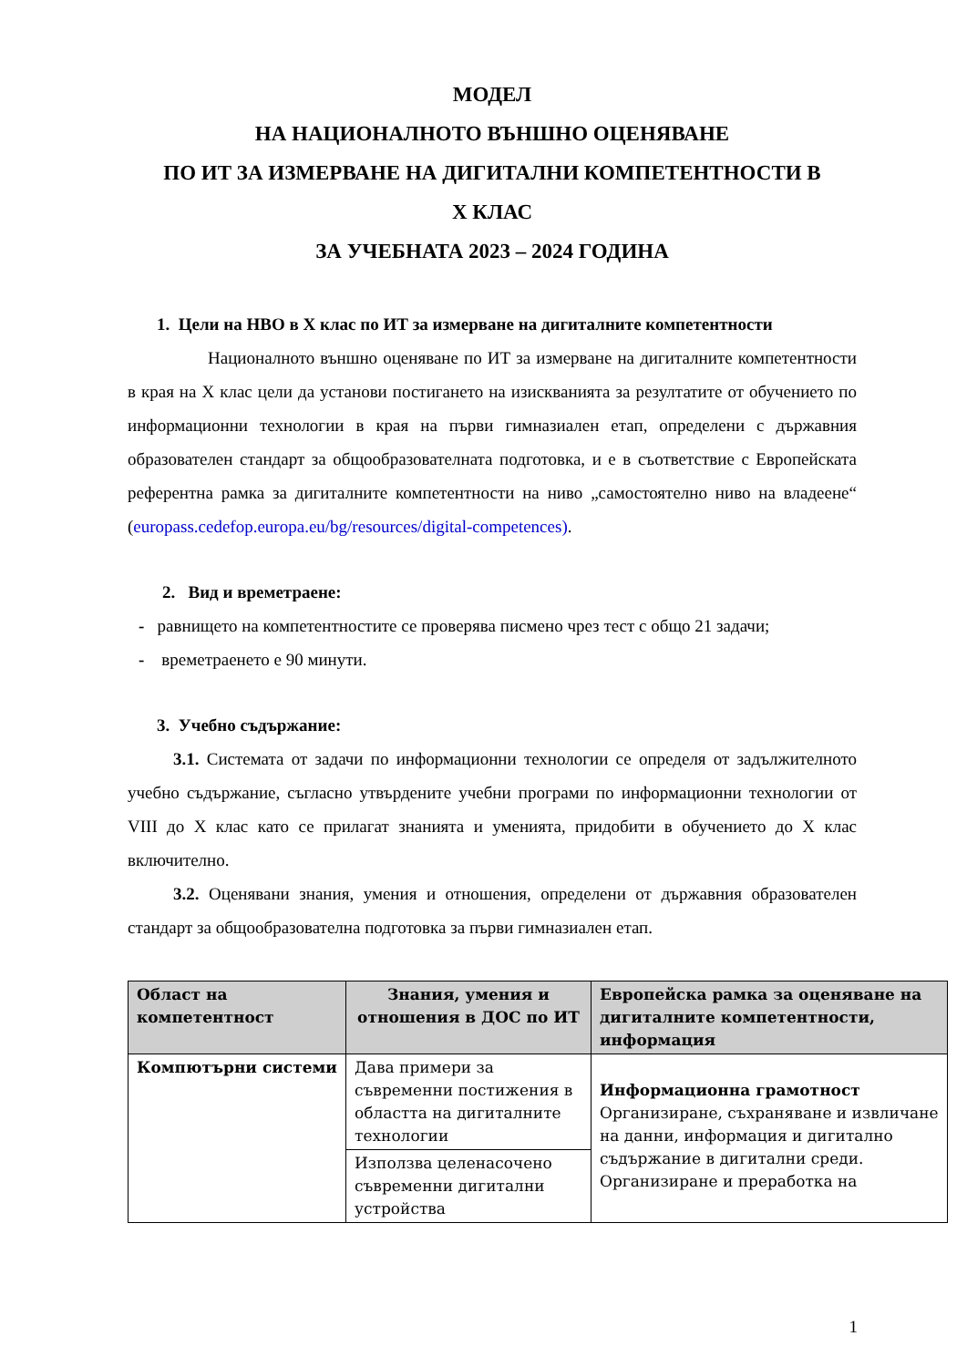МОДЕЛ
НА НАЦИОНАЛНОТО ВЪНШНО ОЦЕНЯВАНЕ
ПО ИТ ЗА ИЗМЕРВАНЕ НА ДИГИТАЛНИ КОМПЕТЕНТНОСТИ В
X КЛАС
ЗА УЧЕБНАТА 2023 – 2024 ГОДИНА
1. Цели на НВО в X клас по ИТ за измерване на дигиталните компетентности
Националното външно оценяване по ИТ за измерване на дигиталните компетентности в края на X клас цели да установи постигането на изискванията за резултатите от обучението по информационни технологии в края на първи гимназиален етап, определени с държавния образователен стандарт за общообразователната подготовка, и е в съответствие с Европейската референтна рамка за дигиталните компетентности на ниво „самостоятелно ниво на владеене“ (europass.cedefop.europa.eu/bg/resources/digital-competences).
2. Вид и времетраене:
- равнището на компетентностите се проверява писмено чрез тест с общо 21 задачи;
- времетраенето е 90 минути.
3. Учебно съдържание:
3.1. Системата от задачи по информационни технологии се определя от задължителното учебно съдържание, съгласно утвърдените учебни програми по информационни технологии от VIII до X клас като се прилагат знанията и уменията, придобити в обучението до X клас включително.
3.2. Оценявани знания, умения и отношения, определени от държавния образователен стандарт за общообразователна подготовка за първи гимназиален етап.
| Област на компетентност | Знания, умения и отношения в ДОС по ИТ | Европейска рамка за оценяване на дигиталните компетентности, информация |
| --- | --- | --- |
| Компютърни системи | Дава примери за съвременни постижения в областта на дигиталните технологии | Информационна грамотност Организиране, съхраняване и извличане на данни, информация и дигитално съдържание в дигитални среди. Организиране и преработка на |
| | Използва целенасочено съвременни дигитални устройства | |
1